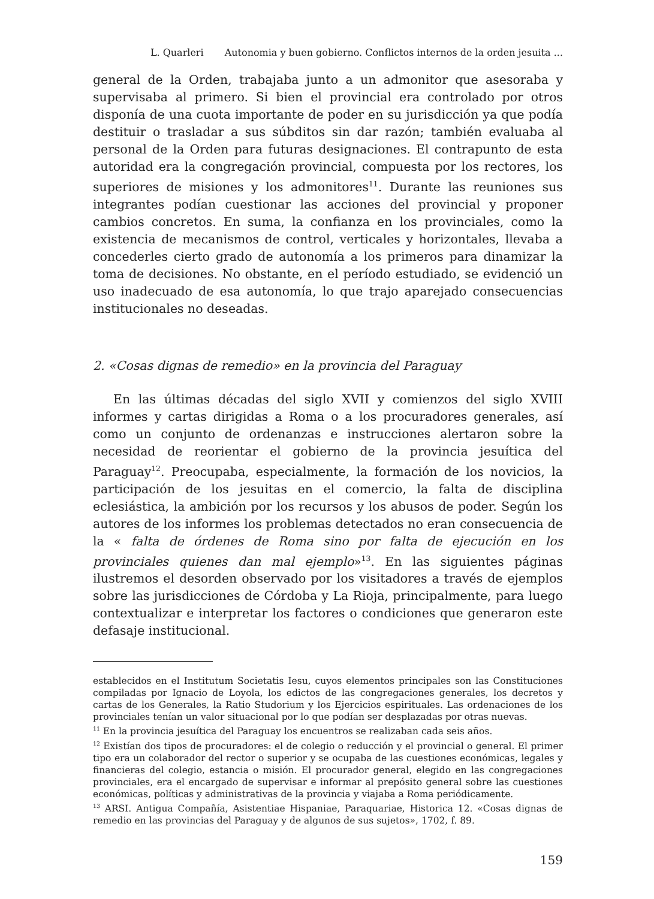L. Quarleri Autonomia y buen gobierno. Conflictos internos de la orden jesuita ...
general de la Orden, trabajaba junto a un admonitor que asesoraba y supervisaba al primero. Si bien el provincial era controlado por otros disponía de una cuota importante de poder en su jurisdicción ya que podía destituir o trasladar a sus súbditos sin dar razón; también evaluaba al personal de la Orden para futuras designaciones. El contrapunto de esta autoridad era la congregación provincial, compuesta por los rectores, los superiores de misiones y los admonitores<sup>11</sup>. Durante las reuniones sus integrantes podían cuestionar las acciones del provincial y proponer cambios concretos. En suma, la confianza en los provinciales, como la existencia de mecanismos de control, verticales y horizontales, llevaba a concederles cierto grado de autonomía a los primeros para dinamizar la toma de decisiones. No obstante, en el período estudiado, se evidenció un uso inadecuado de esa autonomía, lo que trajo aparejado consecuencias institucionales no deseadas.
2. «Cosas dignas de remedio» en la provincia del Paraguay
En las últimas décadas del siglo XVII y comienzos del siglo XVIII informes y cartas dirigidas a Roma o a los procuradores generales, así como un conjunto de ordenanzas e instrucciones alertaron sobre la necesidad de reorientar el gobierno de la provincia jesuítica del Paraguay<sup>12</sup>. Preocupaba, especialmente, la formación de los novicios, la participación de los jesuitas en el comercio, la falta de disciplina eclesiástica, la ambición por los recursos y los abusos de poder. Según los autores de los informes los problemas detectados no eran consecuencia de la « falta de órdenes de Roma sino por falta de ejecución en los provinciales quienes dan mal ejemplo»<sup>13</sup>. En las siguientes páginas ilustremos el desorden observado por los visitadores a través de ejemplos sobre las jurisdicciones de Córdoba y La Rioja, principalmente, para luego contextualizar e interpretar los factores o condiciones que generaron este defasaje institucional.
establecidos en el Institutum Societatis Iesu, cuyos elementos principales son las Constituciones compiladas por Ignacio de Loyola, los edictos de las congregaciones generales, los decretos y cartas de los Generales, la Ratio Studorium y los Ejercicios espirituales. Las ordenaciones de los provinciales tenían un valor situacional por lo que podían ser desplazadas por otras nuevas.
<sup>11</sup> En la provincia jesuítica del Paraguay los encuentros se realizaban cada seis años.
<sup>12</sup> Existían dos tipos de procuradores: el de colegio o reducción y el provincial o general. El primer tipo era un colaborador del rector o superior y se ocupaba de las cuestiones económicas, legales y financieras del colegio, estancia o misión. El procurador general, elegido en las congregaciones provinciales, era el encargado de supervisar e informar al prepósito general sobre las cuestiones económicas, políticas y administrativas de la provincia y viajaba a Roma periódicamente.
<sup>13</sup> ARSI. Antigua Compañía, Asistentiae Hispaniae, Paraquariae, Historica 12. «Cosas dignas de remedio en las provincias del Paraguay y de algunos de sus sujetos», 1702, f. 89.
159